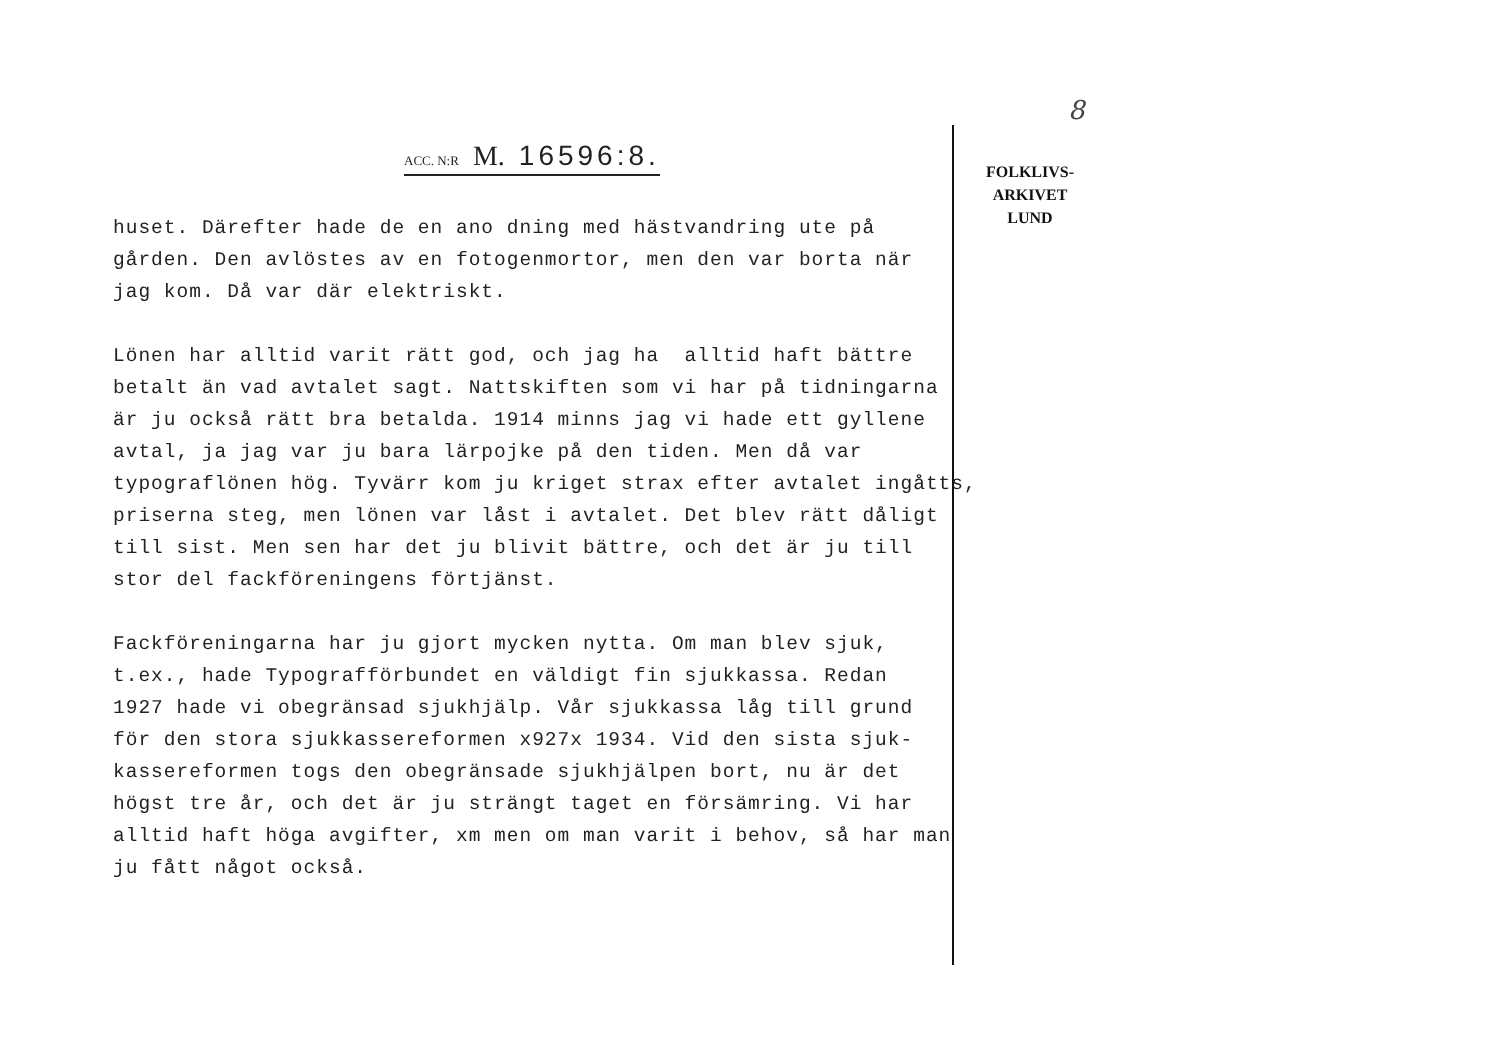8
ACC. N:R M. 16596:8.
FOLKLIVS-
ARKIVET
LUND
huset. Därefter hade de en ano dning med hästvandring ute på gården. Den avlöstes av en fotogenmortor, men den var borta när jag kom. Då var där elektriskt.
Lönen har alltid varit rätt god, och jag ha alltid haft bättre betalt än vad avtalet sagt. Nattskiften som vi har på tidningarna är ju också rätt bra betalda. 1914 minns jag vi hade ett gyllene avtal, ja jag var ju bara lärpojke på den tiden. Men då var typograflönen hög. Tyvärr kom ju kriget strax efter avtalet ingåtts, priserna steg, men lönen var låst i avtalet. Det blev rätt dåligt till sist. Men sen har det ju blivit bättre, och det är ju till stor del fackföreningens förtjänst.
Fackföreningarna har ju gjort mycken nytta. Om man blev sjuk, t.ex., hade Typografförbundet en väldigt fin sjukkassa. Redan 1927 hade vi obegränsad sjukhjälp. Vår sjukkassa låg till grund för den stora sjukkassereformen x927x 1934. Vid den sista sjuk- kassereformen togs den obegränsade sjukhjälpen bort, nu är det högst tre år, och det är ju strängt taget en försämring. Vi har alltid haft höga avgifter, xm men om man varit i behov, så har man ju fått något också.